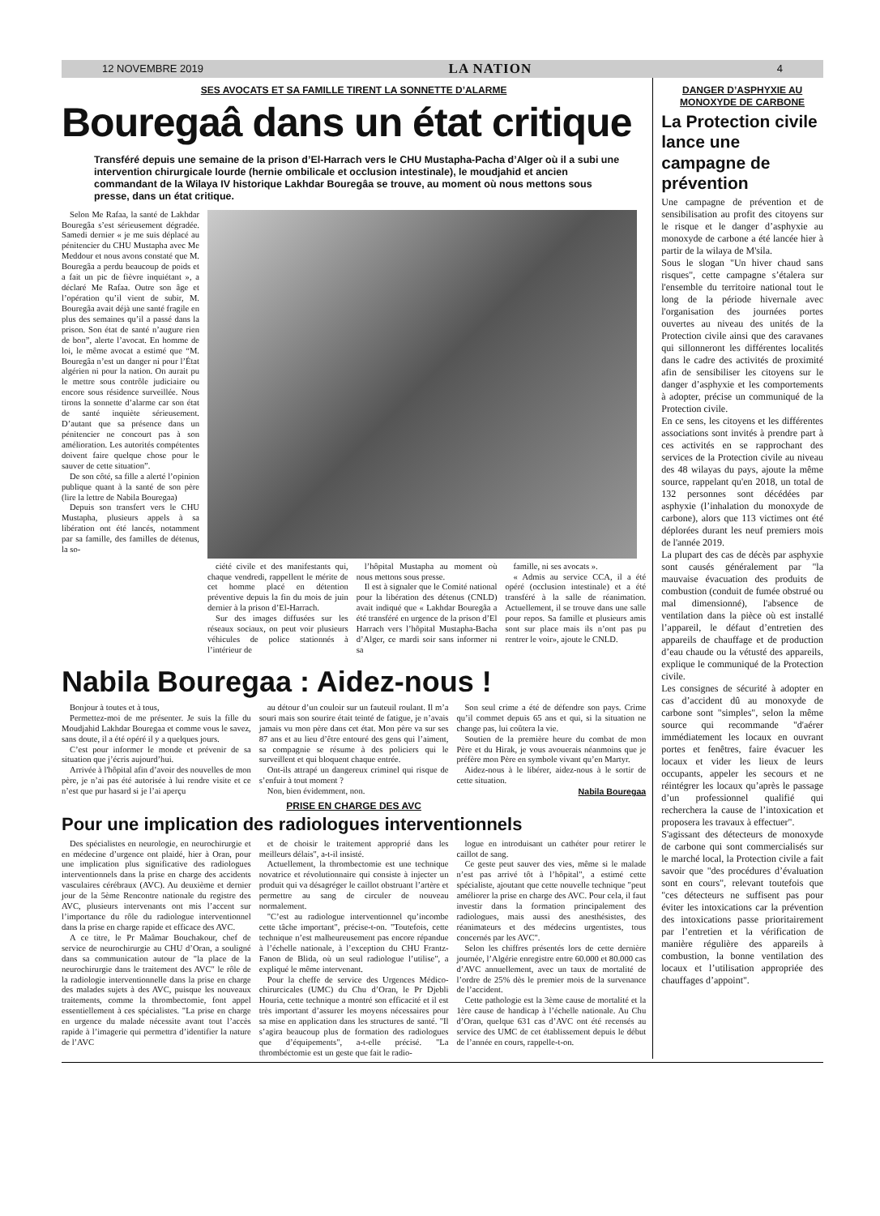12 NOVEMBRE 2019 LA NATION 4
SES AVOCATS ET SA FAMILLE TIRENT LA SONNETTE D’ALARME
Bouregaâ dans un état critique
Transféré depuis une semaine de la prison d’El-Harrach vers le CHU Mustapha-Pacha d’Alger où il a subi une intervention chirurgicale lourde (hernie ombilicale et occlusion intestinale), le moudjahid et ancien commandant de la Wilaya IV historique Lakhdar Bouregâa se trouve, au moment où nous mettons sous presse, dans un état critique.
Selon Me Rafaa, la santé de Lakhdar Bouregâa s’est sérieusement dégradée. Samedi dernier « je me suis déplacé au pénitencier du CHU Mustapha avec Me Meddour et nous avons constaté que M. Bouregâa a perdu beaucoup de poids et a fait un pic de fièvre inquiétant », a déclaré Me Rafaa. Outre son âge et l’opération qu’il vient de subir, M. Bouregâa avait déjà une santé fragile en plus des semaines qu’il a passé dans la prison. Son état de santé n’augure rien de bon”, alerte l’avocat. En homme de loi, le même avocat a estimé que “M. Bouregâa n’est un danger ni pour l’État algérien ni pour la nation. On aurait pu le mettre sous contrôle judiciaire ou encore sous résidence surveillée. Nous tirons la sonnette d’alarme car son état de santé inquiète sérieusement. D’autant que sa présence dans un pénitencier ne concourt pas à son amélioration. Les autorités compétentes doivent faire quelque chose pour le sauver de cette situation”.
De son côté, sa fille a alerté l’opinion publique quant à la santé de son père (lire la lettre de Nabila Bouregaa)
Depuis son transfert vers le CHU Mustapha, plusieurs appels à sa libération ont été lancés, notamment par sa famille, des familles de détenus, la so-
ciété civile et des manifestants qui, chaque vendredi, rappellent le mérite de cet homme placé en détention préventive depuis la fin du mois de juin dernier à la prison d’El-Harrach.
Sur des images diffusées sur les réseaux sociaux, on peut voir plusieurs véhicules de police stationnés à l’intérieur de
l’hôpital Mustapha au moment où nous mettons sous presse.
Il est à signaler que le Comité national pour la libération des détenus (CNLD) avait indiqué que « Lakhdar Bouregâa a été transféré en urgence de la prison d’El Harrach vers l’hôpital Mustapha-Bacha d’Alger, ce mardi soir sans informer ni sa
famille, ni ses avocats ».
« Admis au service CCA, il a été opéré (occlusion intestinale) et a été transféré à la salle de réanimation. Actuellement, il se trouve dans une salle pour repos. Sa famille et plusieurs amis sont sur place mais ils n’ont pas pu rentrer le voir», ajoute le CNLD.
Nabila Bouregaa : Aidez-nous !
Bonjour à toutes et à tous,
Permettez-moi de me présenter. Je suis la fille du Moudjahid Lakhdar Bouregaa et comme vous le savez, sans doute, il a été opéré il y a quelques jours.
C’est pour informer le monde et prévenir de sa situation que j’écris aujourd’hui.
Arrivée à l'hôpital afin d’avoir des nouvelles de mon père, je n’ai pas été autorisée à lui rendre visite et ce n’est que pur hasard si je l’ai aperçu
au détour d’un couloir sur un fauteuil roulant. Il m’a souri mais son sourire était teinté de fatigue, je n’avais jamais vu mon père dans cet état. Mon père va sur ses 87 ans et au lieu d’être entouré des gens qui l’aiment, sa compagnie se résume à des policiers qui le surveillent et qui bloquent chaque entrée.
Ont-ils attrapé un dangereux criminel qui risque de s’enfuir à tout moment ?
Non, bien évidemment, non.
Son seul crime a été de défendre son pays. Crime qu’il commet depuis 65 ans et qui, si la situation ne change pas, lui coûtera la vie.
Soutien de la première heure du combat de mon Père et du Hirak, je vous avouerais néanmoins que je préfère mon Père en symbole vivant qu’en Martyr.
Aidez-nous à le libérer, aidez-nous à le sortir de cette situation.
Nabila Bouregaa
PRISE EN CHARGE DES AVC
Pour une implication des radiologues interventionnels
Des spécialistes en neurologie, en neurochirurgie et en médecine d’urgence ont plaidé, hier à Oran, pour une implication plus significative des radiologues interventionnels dans la prise en charge des accidents vasculaires cérébraux (AVC). Au deuxième et dernier jour de la 5ème Rencontre nationale du registre des AVC, plusieurs intervenants ont mis l’accent sur l’importance du rôle du radiologue interventionnel dans la prise en charge rapide et efficace des AVC.
A ce titre, le Pr Maâmar Bouchakour, chef de service de neurochirurgie au CHU d’Oran, a souligné dans sa communication autour de "la place de la neurochirurgie dans le traitement des AVC" le rôle de la radiologie interventionnelle dans la prise en charge des malades sujets à des AVC, puisque les nouveaux traitements, comme la thrombectomie, font appel essentiellement à ces spécialistes. "La prise en charge en urgence du malade nécessite avant tout l’accès rapide à l’imagerie qui permettra d’identifier la nature de l’AVC
et de choisir le traitement approprié dans les meilleurs délais", a-t-il insisté.
Actuellement, la thrombectomie est une technique novatrice et révolutionnaire qui consiste à injecter un produit qui va désagréger le caillot obstruant l’artère et permettre au sang de circuler de nouveau normalement.
"C’est au radiologue interventionnel qu’incombe cette tâche important", précise-t-on. "Toutefois, cette technique n’est malheureusement pas encore répandue à l’échelle nationale, à l’exception du CHU Frantz-Fanon de Blida, où un seul radiologue l’utilise", a expliqué le même intervenant.
Pour la cheffe de service des Urgences Médico-chirurcicales (UMC) du Chu d’Oran, le Pr Djebli Houria, cette technique a montré son efficacité et il est très important d’assurer les moyens nécessaires pour sa mise en application dans les structures de santé. "Il s’agira beaucoup plus de formation des radiologues que d’équipements", a-t-elle précisé. "La thrombéctomie est un geste que fait le radio-
logue en introduisant un cathéter pour retirer le caillot de sang.
Ce geste peut sauver des vies, même si le malade n’est pas arrivé tôt à l’hôpital", a estimé cette spécialiste, ajoutant que cette nouvelle technique "peut améliorer la prise en charge des AVC. Pour cela, il faut investir dans la formation principalement des radiologues, mais aussi des anesthésistes, des réanimateurs et des médecins urgentistes, tous concernés par les AVC".
Selon les chiffres présentés lors de cette dernière journée, l’Algérie enregistre entre 60.000 et 80.000 cas d’AVC annuellement, avec un taux de mortalité de l’ordre de 25% dès le premier mois de la survenance de l’accident.
Cette pathologie est la 3ème cause de mortalité et la 1ère cause de handicap à l’échelle nationale. Au Chu d’Oran, quelque 631 cas d’AVC ont été recensés au service des UMC de cet établissement depuis le début de l’année en cours, rappelle-t-on.
DANGER D’ASPHYXIE AU MONOXYDE DE CARBONE
La Protection civile lance une campagne de prévention
Une campagne de prévention et de sensibilisation au profit des citoyens sur le risque et le danger d’asphyxie au monoxyde de carbone a été lancée hier à partir de la wilaya de M'sila.
Sous le slogan "Un hiver chaud sans risques", cette campagne s’étalera sur l'ensemble du territoire national tout le long de la période hivernale avec l'organisation des journées portes ouvertes au niveau des unités de la Protection civile ainsi que des caravanes qui sillonneront les différentes localités dans le cadre des activités de proximité afin de sensibiliser les citoyens sur le danger d’asphyxie et les comportements à adopter, précise un communiqué de la Protection civile.
En ce sens, les citoyens et les différentes associations sont invités à prendre part à ces activités en se rapprochant des services de la Protection civile au niveau des 48 wilayas du pays, ajoute la même source, rappelant qu'en 2018, un total de 132 personnes sont décédées par asphyxie (l’inhalation du monoxyde de carbone), alors que 113 victimes ont été déplorées durant les neuf premiers mois de l'année 2019.
La plupart des cas de décès par asphyxie sont causés généralement par "la mauvaise évacuation des produits de combustion (conduit de fumée obstrué ou mal dimensionné), l'absence de ventilation dans la pièce où est installé l’appareil, le défaut d’entretien des appareils de chauffage et de production d’eau chaude ou la vétusté des appareils, explique le communiqué de la Protection civile.
Les consignes de sécurité à adopter en cas d’accident dû au monoxyde de carbone sont "simples", selon la même source qui recommande "d'aérer immédiatement les locaux en ouvrant portes et fenêtres, faire évacuer les locaux et vider les lieux de leurs occupants, appeler les secours et ne réintégrer les locaux qu’après le passage d’un professionnel qualifié qui recherchera la cause de l’intoxication et proposera les travaux à effectuer".
S'agissant des détecteurs de monoxyde de carbone qui sont commercialisés sur le marché local, la Protection civile a fait savoir que "des procédures d’évaluation sont en cours", relevant toutefois que "ces détecteurs ne suffisent pas pour éviter les intoxications car la prévention des intoxications passe prioritairement par l’entretien et la vérification de manière régulière des appareils à combustion, la bonne ventilation des locaux et l’utilisation appropriée des chauffages d’appoint".